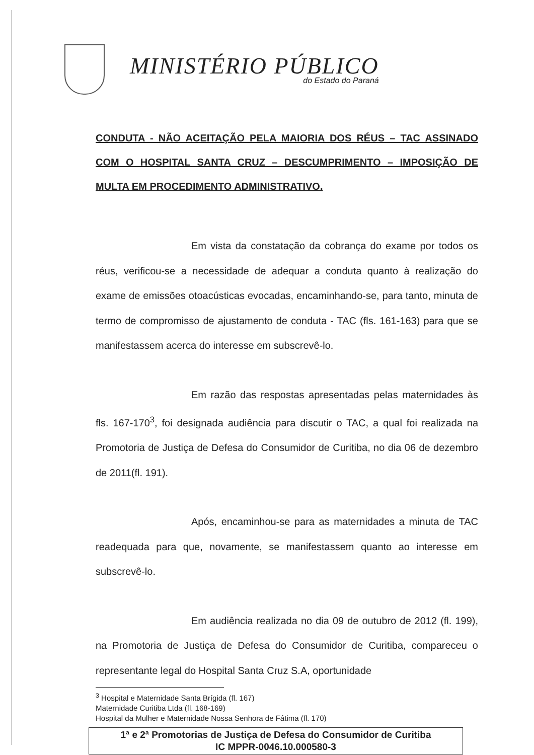MINISTÉRIO PÚBLICO
do Estado do Paraná
CONDUTA - NÃO ACEITAÇÃO PELA MAIORIA DOS RÉUS – TAC ASSINADO COM O HOSPITAL SANTA CRUZ – DESCUMPRIMENTO – IMPOSIÇÃO DE MULTA EM PROCEDIMENTO ADMINISTRATIVO.
Em vista da constatação da cobrança do exame por todos os réus, verificou-se a necessidade de adequar a conduta quanto à realização do exame de emissões otoacústicas evocadas, encaminhando-se, para tanto, minuta de termo de compromisso de ajustamento de conduta - TAC (fls. 161-163) para que se manifestassem acerca do interesse em subscrevê-lo.
Em razão das respostas apresentadas pelas maternidades às fls. 167-170<sup>3</sup>, foi designada audiência para discutir o TAC, a qual foi realizada na Promotoria de Justiça de Defesa do Consumidor de Curitiba, no dia 06 de dezembro de 2011(fl. 191).
Após, encaminhou-se para as maternidades a minuta de TAC readequada para que, novamente, se manifestassem quanto ao interesse em subscrevê-lo.
Em audiência realizada no dia 09 de outubro de 2012 (fl. 199), na Promotoria de Justiça de Defesa do Consumidor de Curitiba, compareceu o representante legal do Hospital Santa Cruz S.A, oportunidade
<sup>3</sup> Hospital e Maternidade Santa Brígida (fl. 167)
Maternidade Curitiba Ltda (fl. 168-169)
Hospital da Mulher e Maternidade Nossa Senhora de Fátima (fl. 170)
1ª e 2ª Promotorias de Justiça de Defesa do Consumidor de Curitiba
IC MPPR-0046.10.000580-3